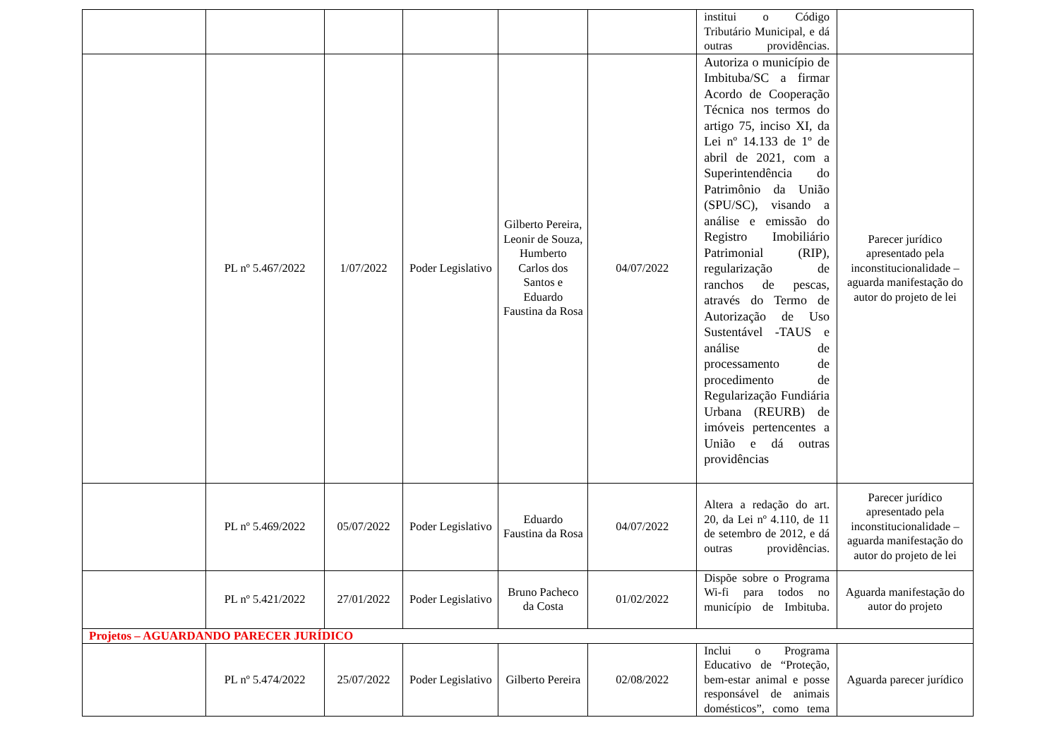| | | | | | | institui o Código Tributário Municipal, e dá outras providências. | |
| | PL nº 5.467/2022 | 1/07/2022 | Poder Legislativo | Gilberto Pereira, Leonir de Souza, Humberto Carlos dos Santos e Eduardo Faustina da Rosa | 04/07/2022 | Autoriza o município de Imbituba/SC a firmar Acordo de Cooperação Técnica nos termos do artigo 75, inciso XI, da Lei nº 14.133 de 1º de abril de 2021, com a Superintendência do Patrimônio da União (SPU/SC), visando a análise e emissão do Registro Imobiliário Patrimonial (RIP), regularização de ranchos de pescas, através do Termo de Autorização de Uso Sustentável -TAUS e análise de processamento de procedimento de Regularização Fundiária Urbana (REURB) de imóveis pertencentes a União e dá outras providências | Parecer jurídico apresentado pela inconstitucionalidade – aguarda manifestação do autor do projeto de lei |
| | PL nº 5.469/2022 | 05/07/2022 | Poder Legislativo | Eduardo Faustina da Rosa | 04/07/2022 | Altera a redação do art. 20, da Lei nº 4.110, de 11 de setembro de 2012, e dá outras providências. | Parecer jurídico apresentado pela inconstitucionalidade – aguarda manifestação do autor do projeto de lei |
| | PL nº 5.421/2022 | 27/01/2022 | Poder Legislativo | Bruno Pacheco da Costa | 01/02/2022 | Dispõe sobre o Programa Wi-fi para todos no município de Imbituba. | Aguarda manifestação do autor do projeto |
| Projetos – AGUARDANDO PARECER JURÍDICO | | | | | | | |
| | PL nº 5.474/2022 | 25/07/2022 | Poder Legislativo | Gilberto Pereira | 02/08/2022 | Inclui o Programa Educativo de “Proteção, bem-estar animal e posse responsável de animais domésticos”, como tema | Aguarda parecer jurídico |